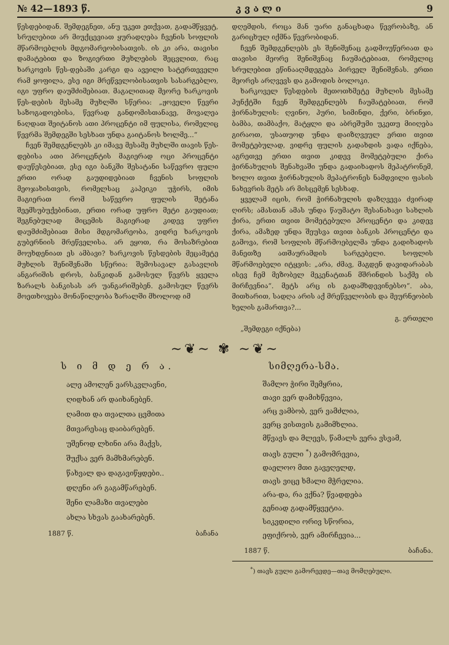№ 42—1893 წ. კ ვ ა ლ ი 9
წესდებიდან. შემდეგნეთ, ანუ უკეთ ეთქვათ, გადამწყვეტ, სრულებით არ მიუქცევიათ ყურადღება ჩვენის სოფლის მწარმოებლის მდგომარეობისათვის. ის კი არა, თავისი დამატებით და ზოგიერთი მუხლების შეცვლით, რაც ხარკოვის წეს-დებაში კარგი და ავეილი სატერთეველი რამ ყოფილა, ესე იგი მრეწველობისათვის სასარგებლო, იგი უფრო დაუმძიმებიათ. მაგალითად მეორე ხარკოვის წეს-დების მესამე მუხლში სწერია: „ჟოველი წევრი საზოგადოებისა, წევრად განდომისთანავე, მოვალეა ნაღდათ შეიტანოს ათი პროცენტი იმ ფულისა, რომელიც წევრმა შემდეგში სესხათ უნდა გაიტანოს ხოლმე...“
ჩვენ შემდგენლებს კი იმავე მესამე მუხლში თავის წეს-დებისა ათი პროცენტის მაგიერად ოცი პროცენტი დაუწესებიათ, ესე იგი ბანკში შესატანი საწევრო ფული ერთი ორად გაუდიდებიათ ჩვენის სოფლის მეოჯახისთვის, რომელსაც კაპეიკი უჭირს, იმის მაგიერათ რომ საწევრო ფულის შეტანა შეემსუბუქებინათ, ერთი ორად უფრო მეტი გაუდიათ; შეგნებულად მიცემის მაგიერად კიდევ უფრო დაუმძიმებიათ მისი მდგომარეობა, ვიდრე ხარკოვის გუბერნიის მრეწველისა. არ ეყოთ, რა მოსაზრებით მოუხდენიათ ეს ამბავი? ხარკოვის წესდების მეცამეტე მუხლის შენიშვნაში სწერია: შემოსავალ გასავლის ანგარიშის დროს, ბანკიდან გამოსულ წევრს ყველა ზარალს ბანკისას არ უანგარიშებენ. გამოსულ წევრს მოეთხოვება მონაწილეობა ზარალში მხოლოდ იმ
დღემდის, როცა მან უარი განაცხადა წევრობაზე, ან გარიცხულ იქმნა წევრობიდან.
ჩვენ შემდგენლებს ეს შენიშვნაც გადმოუწერიათ და თავისი მეორე შენიშვნაც ჩაუმატებიათ, რომელიც სრულებით ეწინააღმდეგება პირველ შენიშვნას. ერთი მეორეს არღვევს და გამოდის ბოლოკი.
ხარკოველ წესდების მეთოთხმეტე მუხლის მესამე პუნქტში ჩვენ შემდგენლებს ჩაუმატებიათ, რომ ჭირნახულის: ღვინო, პური, სიმინდი, ქერი, ბრინჯი, ბამბა, თამბაქო, მატყლი და აბრეშუმი უკეთუ მიიღება გირაოთ, უსათუოდ უნდა დაიზღვეულ ერთი თვით მომეტებულად, ვიდრე ფულის გადახდის ვადა იქნება, აგრეთვე ერთი თვით კიდევ მომეტებული ქირა ჭირნახულის შენახვაში უნდა გადაიხადოს მეპატრონემ, ხოლო თვით ჭირნახულის მეპატრონეს ნამდვილი ფასის ნახევრის მეტს არ მისცემენ სესხად.
ყველამ იცის, რომ ჭირნახულის დაზღვევა ძვირად ღირს; ამასთან ამას უნდა წაუმატო შესანახავი სახლის ქირა, ერთი თვით მომეტებული პროცენტი და კიდევ ქირა, ამაზედ უნდა შეუსვა თვით ბანკის პროცენტი და გამოვა, რომ სოფლის მწარმოებელმა უნდა გადიხადოს მანეთზე ათშაურამდის სარგებელი. სოფლის მწარმოებელი იტყვის: „არა, ძმავ, მაგდენ დავიდარაბას ისევ ჩემ მეზობელ მეკენატთან მშრინდის საქმე ის მირჩევნია“. მეტს არც ის გადამხდევინებსო“. აბა, მითხარით, სადღა არის აქ მრეწველობის და მეურნეობის ხელის გამართვა?...
გ. ერთელი
„შემდეგი იქნება)
~❦~ ✾ ~❦~
ს ი მ დ ე რ ა.
ალე ამოლენ ვარსკვლავნი,
ღიდხან არ დაიხანებენ.
ღამით და თვალთა ცვმითა
მთვარესაც დაიბარებენ.
უშენოდ ლხინი არა მაქვს,
შუქსა ვერ მამხმარებენ.
წახვალ და დაგავიწყდები..
დღენი არ გაგამწარებენ.
შენი ლამაზი თვალები
ახლა სხვას გაახარებენ.
1887 წ. ბაჩანა
სიმღერა-სმა.
შამლო ჭირი შემყრია,
თავი ვერ დამიხწევია,
არც ვამბობ, ვერ ვამძლია,
ვერც ვისთვის გამიმხლია.
მწვავს და მლევს, წამალს ვერა ვსვამ,
თავს გული <sup>*</sup>) გამომრევია,
დაელოო მთი გავეღელდ,
თავს ვიცე ხმალი მჭრელია.
არა-და, რა ვქნა? წვადდება
გენიად გადამწყვეტია.
სიკვდილი ორივ სწორია,
ეფიქრობ, ვერ ამირჩევია...
1887 წ. ბაჩანა.
<sup>*</sup>) თავს გული გამორევდე—თავ მომღებული.